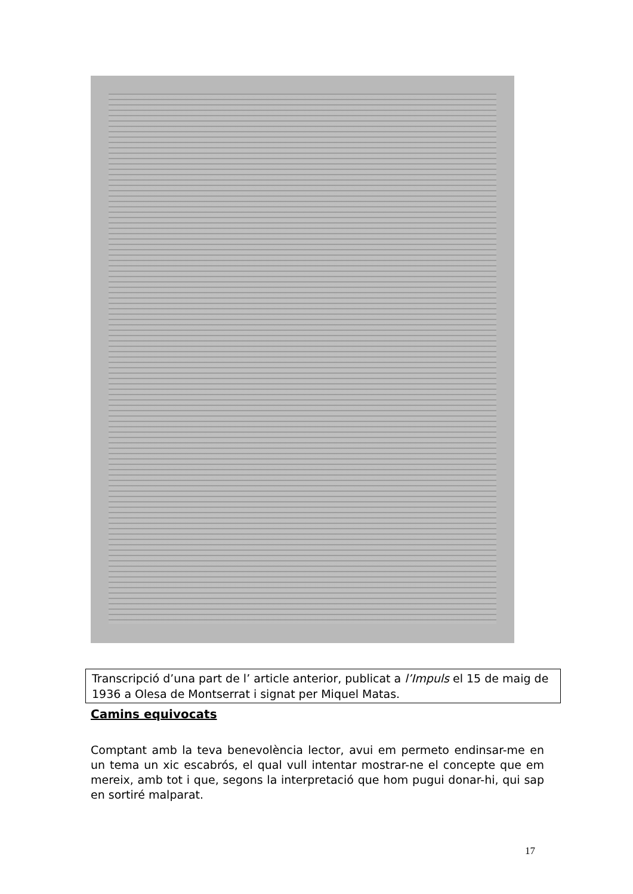Transcripció d’una part de l’ article anterior, publicat a l’Impuls el 15 de maig de 1936 a Olesa de Montserrat i signat per Miquel Matas.
Camins equivocats
Comptant amb la teva benevolència lector, avui em permeto endinsar-me en un tema un xic escabrós, el qual vull intentar mostrar-ne el concepte que em mereix, amb tot i que, segons la interpretació que hom pugui donar-hi, qui sap en sortiré malparat.
17